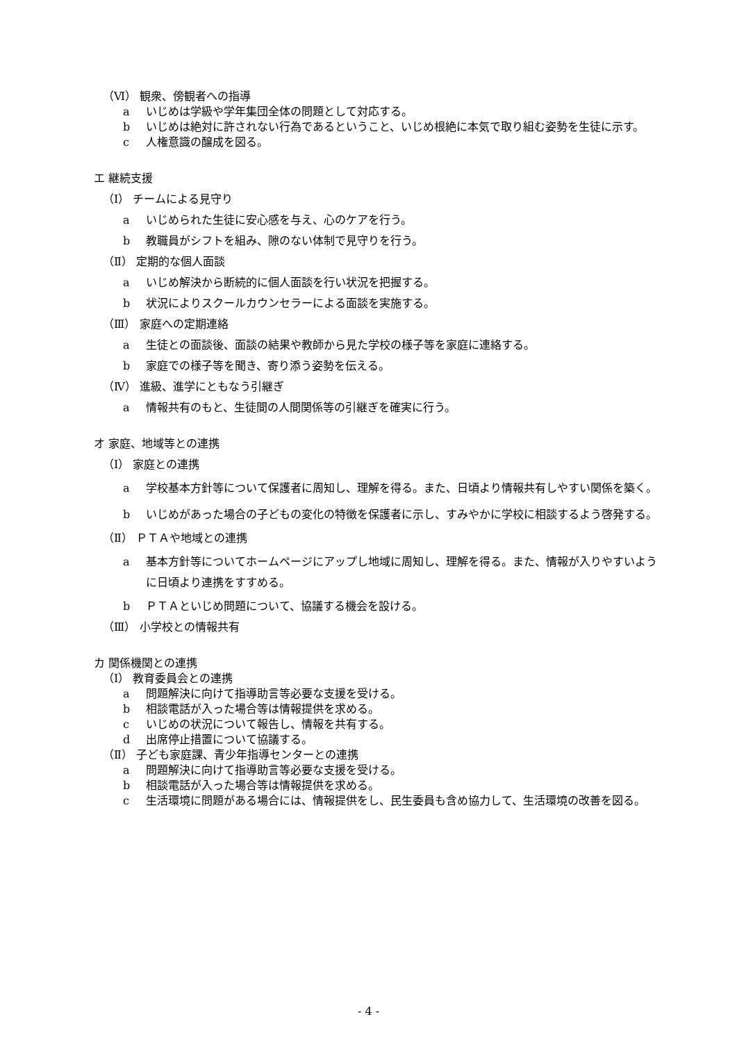（Ⅵ） 観衆、傍観者への指導
a いじめは学級や学年集団全体の問題として対応する。
b いじめは絶対に許されない行為であるということ、いじめ根絶に本気で取り組む姿勢を生徒に示す。
c 人権意識の醸成を図る。
エ 継続支援
（Ⅰ） チームによる見守り
a いじめられた生徒に安心感を与え、心のケアを行う。
b 教職員がシフトを組み、隙のない体制で見守りを行う。
（Ⅱ） 定期的な個人面談
a いじめ解決から断続的に個人面談を行い状況を把握する。
b 状況によりスクールカウンセラーによる面談を実施する。
（Ⅲ） 家庭への定期連絡
a 生徒との面談後、面談の結果や教師から見た学校の様子等を家庭に連絡する。
b 家庭での様子等を聞き、寄り添う姿勢を伝える。
（Ⅳ） 進級、進学にともなう引継ぎ
a 情報共有のもと、生徒間の人間関係等の引継ぎを確実に行う。
オ 家庭、地域等との連携
（Ⅰ） 家庭との連携
a 学校基本方針等について保護者に周知し、理解を得る。また、日頃より情報共有しやすい関係を築く。
b いじめがあった場合の子どもの変化の特徴を保護者に示し、すみやかに学校に相談するよう啓発する。
（Ⅱ） ＰＴＡや地域との連携
a 基本方針等についてホームページにアップし地域に周知し、理解を得る。また、情報が入りやすいように日頃より連携をすすめる。
b ＰＴＡといじめ問題について、協議する機会を設ける。
（Ⅲ） 小学校との情報共有
カ 関係機関との連携
（Ⅰ） 教育委員会との連携
a 問題解決に向けて指導助言等必要な支援を受ける。
b 相談電話が入った場合等は情報提供を求める。
c いじめの状況について報告し、情報を共有する。
d 出席停止措置について協議する。
（Ⅱ） 子ども家庭課、青少年指導センターとの連携
a 問題解決に向けて指導助言等必要な支援を受ける。
b 相談電話が入った場合等は情報提供を求める。
c 生活環境に問題がある場合には、情報提供をし、民生委員も含め協力して、生活環境の改善を図る。
- 4 -